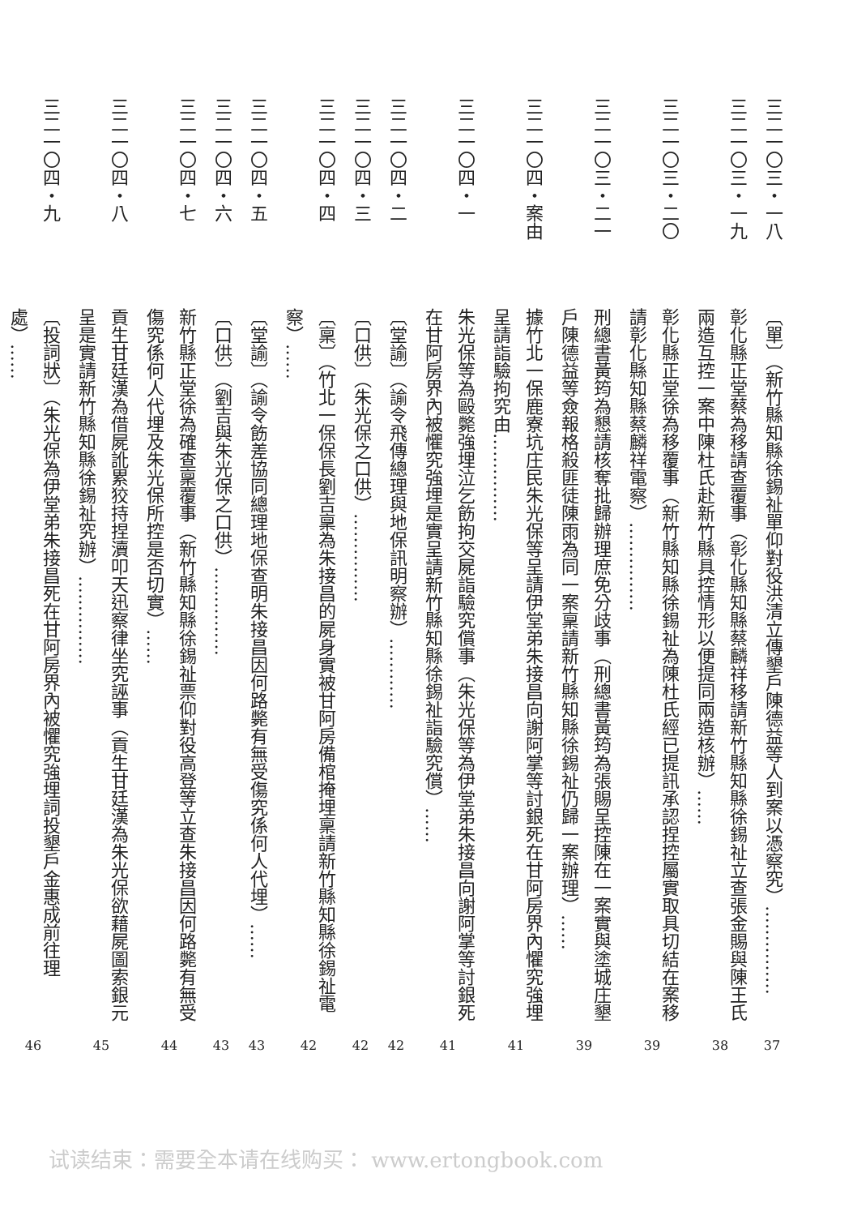三二一〇三・一八
〔單〕（新竹縣知縣徐錫祉單仰對役洪清立傳墾戶陳德益等人到案以憑察究）……………
37
三二一〇三・一九
彰化縣正堂蔡為移請查覆事（彰化縣知縣蔡麟祥移請新竹縣知縣徐錫祉立查張金賜與陳王氏兩造互控一案中陳杜氏赴新竹縣具控情形以便提同兩造核辦）……
38
三二一〇三・二〇
彰化縣正堂徐為移覆事（新竹縣知縣徐錫祉為陳杜氏經已提訊承認捏控屬實取具切結在案移請彰化縣知縣蔡麟祥電察）……………
39
三二一〇三・二一
刑總書黃筠為懇請核奪批歸辦理庶免分歧事（刑總書黃筠為張賜呈控陳在一案實與塗城庄墾戶陳德益等僉報格殺匪徒陳雨為同一案稟請新竹縣知縣徐錫祉仍歸一案辦理）……
39
三二一〇四・案由
據竹北一保鹿寮坑庄民朱光保等呈請伊堂弟朱接昌向謝阿掌等討銀死在甘阿房界內懼究強埋呈請詣驗拘究由……………
41
三二一〇四・一
朱光保等為毆斃強埋泣乞飭拘交屍詣驗究償事（朱光保等為伊堂弟朱接昌向謝阿掌等討銀死在甘阿房界內被懼究強埋是實呈請新竹縣知縣徐錫祉詣驗究償）……
41
三二一〇四・二
〔堂諭〕（諭令飛傳總理與地保訊明察辦）…………
42
三二一〇四・三
〔口供〕（朱光保之口供）……………
42
三二一〇四・四
〔稟〕（竹北一保保長劉吉稟為朱接昌的屍身實被甘阿房備棺掩埋稟請新竹縣知縣徐錫祉電察）……
42
三二一〇四・五
〔堂諭〕（諭令飭差協同總理地保查明朱接昌因何路斃有無受傷究係何人代埋）……
43
三二一〇四・六
〔口供〕（劉吉與朱光保之口供）……………
43
三二一〇四・七
新竹縣正堂徐為確查稟覆事（新竹縣知縣徐錫祉票仰對役高登等立查朱接昌因何路斃有無受傷究係何人代埋及朱光保所控是否切實）……
44
三二一〇四・八
貢生甘廷漢為借屍訛累狡持捏瀆叩天迅察律坐究誣事（貢生甘廷漢為朱光保欲藉屍圖索銀元呈是實請新竹縣知縣徐錫祉究辦）……………
45
三二一〇四・九
〔投詞狀〕（朱光保為伊堂弟朱接昌死在甘阿房界內被懼究強埋詞投墾戶金惠成前往理處）……
46
试读结束：需要全本请在线购买： www.ertongbook.com